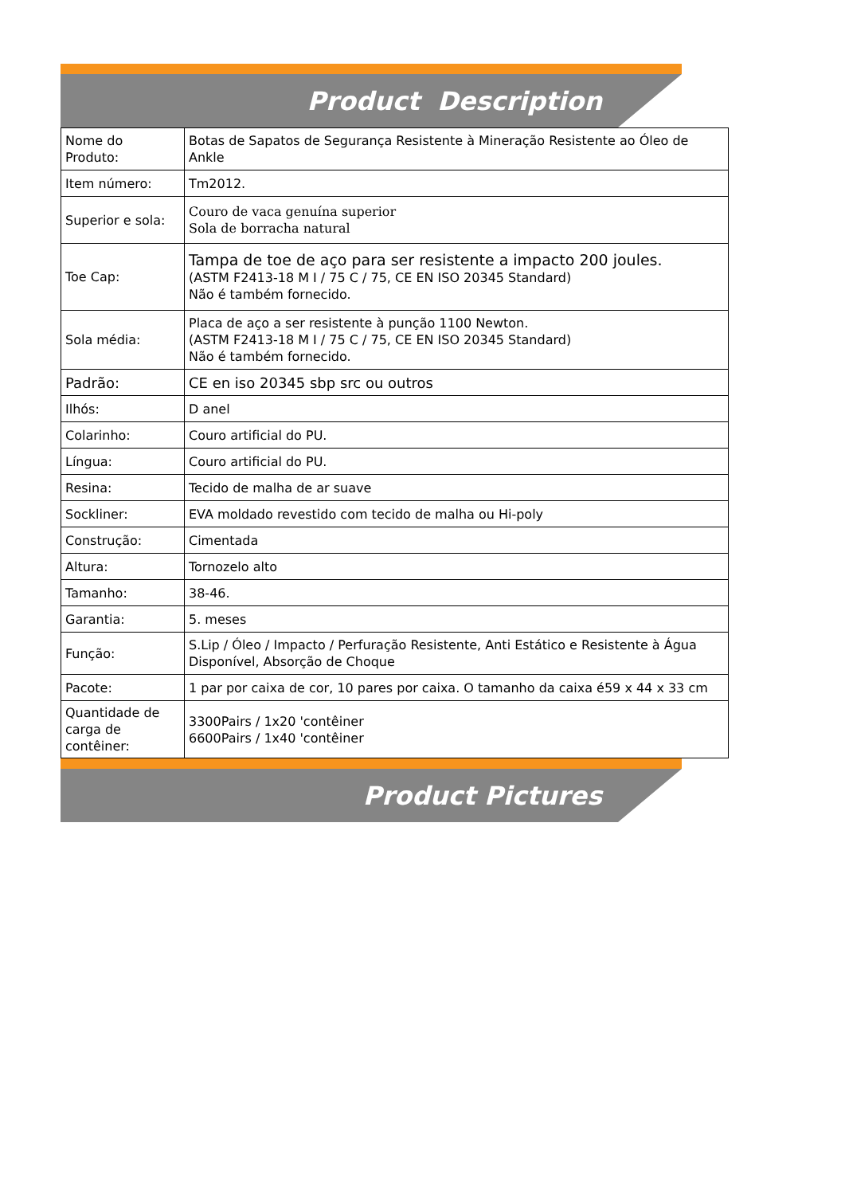Product Description
| Nome do Produto: | Botas de Sapatos de Segurança Resistente à Mineração Resistente ao Óleo de Ankle |
| Item número: | Tm2012. |
| Superior e sola: | Couro de vaca genuína superior Sola de borracha natural |
| Toe Cap: | Tampa de toe de aço para ser resistente a impacto 200 joules. (ASTM F2413-18 M I / 75 C / 75, CE EN ISO 20345 Standard) Não é também fornecido. |
| Sola média: | Placa de aço a ser resistente à punção 1100 Newton. (ASTM F2413-18 M I / 75 C / 75, CE EN ISO 20345 Standard) Não é também fornecido. |
| Padrão: | CE en iso 20345 sbp src ou outros |
| Ilhós: | D anel |
| Colarinho: | Couro artificial do PU. |
| Língua: | Couro artificial do PU. |
| Resina: | Tecido de malha de ar suave |
| Sockliner: | EVA moldado revestido com tecido de malha ou Hi-poly |
| Construção: | Cimentada |
| Altura: | Tornozelo alto |
| Tamanho: | 38-46. |
| Garantia: | 5. meses |
| Função: | S.Lip / Óleo / Impacto / Perfuração Resistente, Anti Estático e Resistente à Água Disponível, Absorção de Choque |
| Pacote: | 1 par por caixa de cor, 10 pares por caixa. O tamanho da caixa é59 x 44 x 33 cm |
| Quantidade de carga de contêiner: | 3300Pairs / 1x20 'contêiner 6600Pairs / 1x40 'contêiner |
Product Pictures